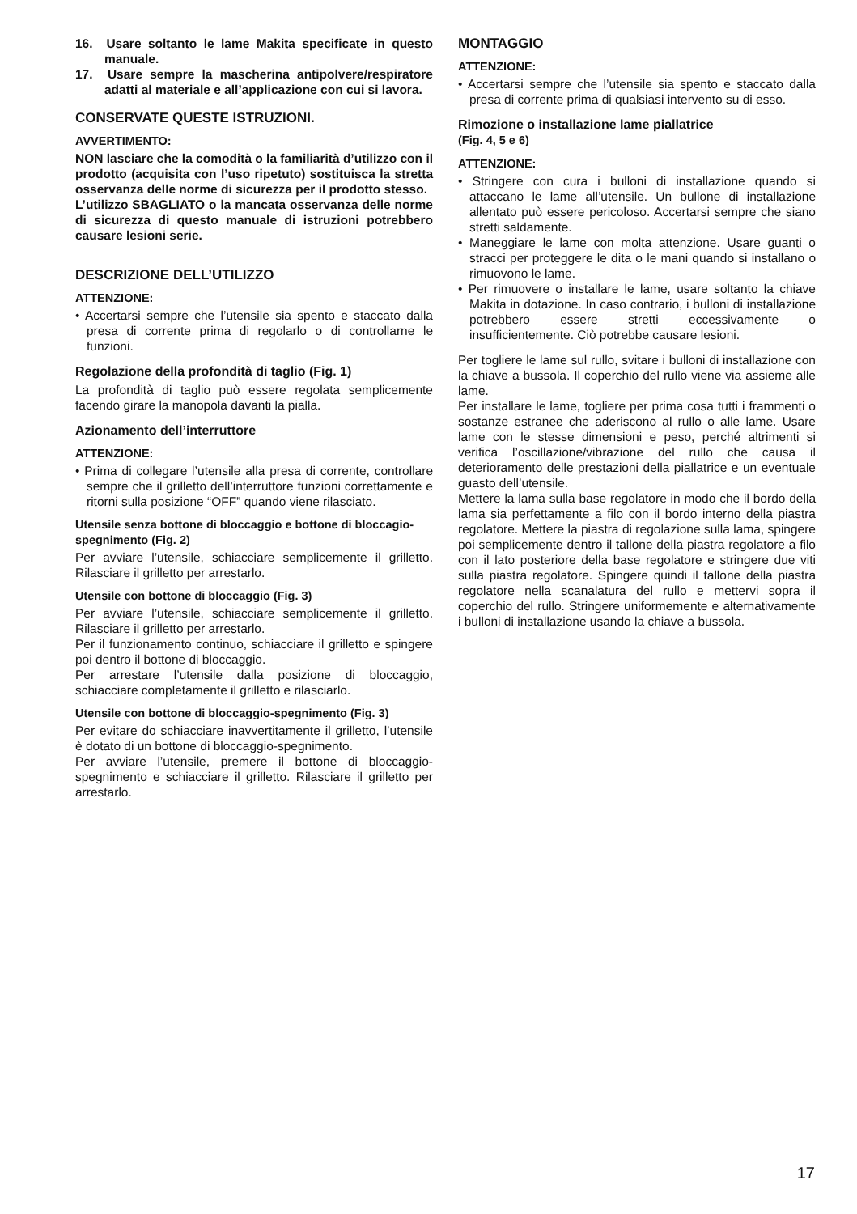16. Usare soltanto le lame Makita specificate in questo manuale.
17. Usare sempre la mascherina antipolvere/respiratore adatti al materiale e all’applicazione con cui si lavora.
CONSERVATE QUESTE ISTRUZIONI.
AVVERTIMENTO:
NON lasciare che la comodità o la familiarità d’utilizzo con il prodotto (acquisita con l’uso ripetuto) sostituisca la stretta osservanza delle norme di sicurezza per il prodotto stesso.
L’utilizzo SBAGLIATO o la mancata osservanza delle norme di sicurezza di questo manuale di istruzioni potrebbero causare lesioni serie.
DESCRIZIONE DELL’UTILIZZO
ATTENZIONE:
• Accertarsi sempre che l’utensile sia spento e staccato dalla presa di corrente prima di regolarlo o di controllarne le funzioni.
Regolazione della profondità di taglio (Fig. 1)
La profondità di taglio può essere regolata semplicemente facendo girare la manopola davanti la pialla.
Azionamento dell’interruttore
ATTENZIONE:
• Prima di collegare l’utensile alla presa di corrente, controllare sempre che il grilletto dell’interruttore funzioni correttamente e ritorni sulla posizione “OFF” quando viene rilasciato.
Utensile senza bottone di bloccaggio e bottone di bloccagio-spegnimento (Fig. 2)
Per avviare l’utensile, schiacciare semplicemente il grilletto. Rilasciare il grilletto per arrestarlo.
Utensile con bottone di bloccaggio (Fig. 3)
Per avviare l’utensile, schiacciare semplicemente il grilletto. Rilasciare il grilletto per arrestarlo.
Per il funzionamento continuo, schiacciare il grilletto e spingere poi dentro il bottone di bloccaggio.
Per arrestare l’utensile dalla posizione di bloccaggio, schiacciare completamente il grilletto e rilasciarlo.
Utensile con bottone di bloccaggio-spegnimento (Fig. 3)
Per evitare do schiacciare inavvertitamente il grilletto, l’utensile è dotato di un bottone di bloccaggio-spegnimento.
Per avviare l’utensile, premere il bottone di bloccaggio-spegnimento e schiacciare il grilletto. Rilasciare il grilletto per arrestarlo.
MONTAGGIO
ATTENZIONE:
• Accertarsi sempre che l’utensile sia spento e staccato dalla presa di corrente prima di qualsiasi intervento su di esso.
Rimozione o installazione lame piallatrice
(Fig. 4, 5 e 6)
ATTENZIONE:
• Stringere con cura i bulloni di installazione quando si attaccano le lame all’utensile. Un bullone di installazione allentato può essere pericoloso. Accertarsi sempre che siano stretti saldamente.
• Maneggiare le lame con molta attenzione. Usare guanti o stracci per proteggere le dita o le mani quando si installano o rimuovono le lame.
• Per rimuovere o installare le lame, usare soltanto la chiave Makita in dotazione. In caso contrario, i bulloni di installazione potrebbero essere stretti eccessivamente o insufficientemente. Ciò potrebbe causare lesioni.
Per togliere le lame sul rullo, svitare i bulloni di installazione con la chiave a bussola. Il coperchio del rullo viene via assieme alle lame.
Per installare le lame, togliere per prima cosa tutti i frammenti o sostanze estranee che aderiscono al rullo o alle lame. Usare lame con le stesse dimensioni e peso, perché altrimenti si verifica l’oscillazione/vibrazione del rullo che causa il deterioramento delle prestazioni della piallatrice e un eventuale guasto dell’utensile.
Mettere la lama sulla base regolatore in modo che il bordo della lama sia perfettamente a filo con il bordo interno della piastra regolatore. Mettere la piastra di regolazione sulla lama, spingere poi semplicemente dentro il tallone della piastra regolatore a filo con il lato posteriore della base regolatore e stringere due viti sulla piastra regolatore. Spingere quindi il tallone della piastra regolatore nella scanalatura del rullo e mettervi sopra il coperchio del rullo. Stringere uniformemente e alternativamente i bulloni di installazione usando la chiave a bussola.
17